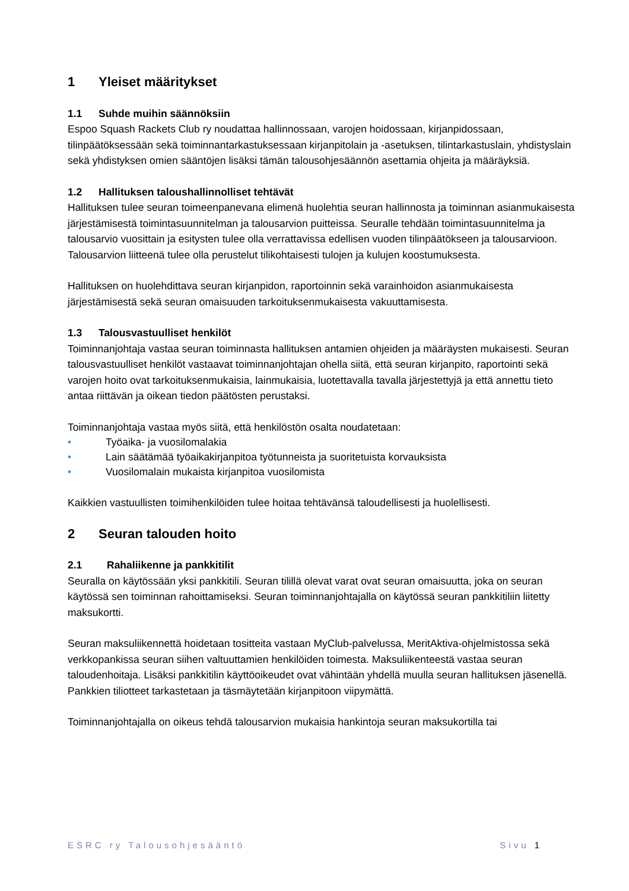1 Yleiset määritykset
1.1 Suhde muihin säännöksiin
Espoo Squash Rackets Club ry noudattaa hallinnossaan, varojen hoidossaan, kirjanpidossaan, tilinpäätöksessään sekä toiminnantarkastuksessaan kirjanpitolain ja -asetuksen, tilintarkastuslain, yhdistyslain sekä yhdistyksen omien sääntöjen lisäksi tämän talousohjesäännön asettamia ohjeita ja määräyksiä.
1.2 Hallituksen taloushallinnolliset tehtävät
Hallituksen tulee seuran toimeenpanevana elimenä huolehtia seuran hallinnosta ja toiminnan asianmukaisesta järjestämisestä toimintasuunnitelman ja talousarvion puitteissa. Seuralle tehdään toimintasuunnitelma ja talousarvio vuosittain ja esitysten tulee olla verrattavissa edellisen vuoden tilinpäätökseen ja talousarvioon. Talousarvion liitteenä tulee olla perustelut tilikohtaisesti tulojen ja kulujen koostumuksesta.
Hallituksen on huolehdittava seuran kirjanpidon, raportoinnin sekä varainhoidon asianmukaisesta järjestämisestä sekä seuran omaisuuden tarkoituksenmukaisesta vakuuttamisesta.
1.3 Talousvastuulliset henkilöt
Toiminnanjohtaja vastaa seuran toiminnasta hallituksen antamien ohjeiden ja määräysten mukaisesti. Seuran talousvastuulliset henkilöt vastaavat toiminnanjohtajan ohella siitä, että seuran kirjanpito, raportointi sekä varojen hoito ovat tarkoituksenmukaisia, lainmukaisia, luotettavalla tavalla järjestettyjä ja että annettu tieto antaa riittävän ja oikean tiedon päätösten perustaksi.
Toiminnanjohtaja vastaa myös siitä, että henkilöstön osalta noudatetaan:
• Työaika- ja vuosilomalakia
• Lain säätämää työaikakirjanpitoa työtunneista ja suoritetuista korvauksista
• Vuosilomalain mukaista kirjanpitoa vuosilomista
Kaikkien vastuullisten toimihenkilöiden tulee hoitaa tehtävänsä taloudellisesti ja huolellisesti.
2 Seuran talouden hoito
2.1 Rahaliikenne ja pankkitilit
Seuralla on käytössään yksi pankkitili. Seuran tilillä olevat varat ovat seuran omaisuutta, joka on seuran käytössä sen toiminnan rahoittamiseksi. Seuran toiminnanjohtajalla on käytössä seuran pankkitiliin liitetty maksukortti.
Seuran maksuliikennettä hoidetaan tositteita vastaan MyClub-palvelussa, MeritAktiva-ohjelmistossa sekä verkkopankissa seuran siihen valtuuttamien henkilöiden toimesta. Maksuliikenteestä vastaa seuran taloudenhoitaja. Lisäksi pankkitilin käyttöoikeudet ovat vähintään yhdellä muulla seuran hallituksen jäsenellä. Pankkien tiliotteet tarkastetaan ja täsmäytetään kirjanpitoon viipymättä.
Toiminnanjohtajalla on oikeus tehdä talousarvion mukaisia hankintoja seuran maksukortilla tai
ESRC ry Talousohjesääntö Sivu 1